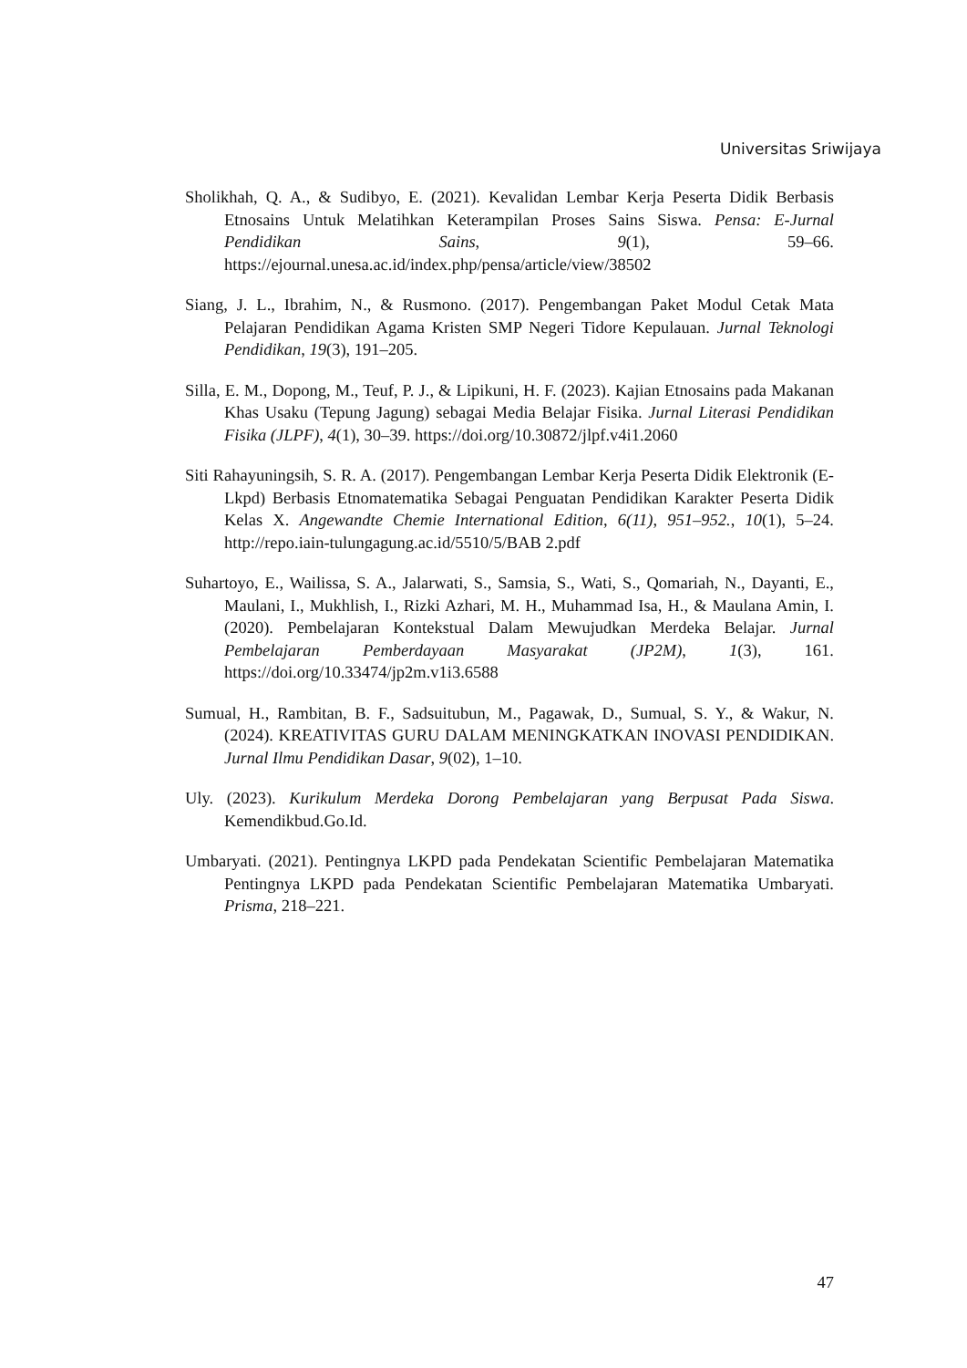Universitas Sriwijaya
Sholikhah, Q. A., & Sudibyo, E. (2021). Kevalidan Lembar Kerja Peserta Didik Berbasis Etnosains Untuk Melatihkan Keterampilan Proses Sains Siswa. Pensa: E-Jurnal Pendidikan Sains, 9(1), 59–66. https://ejournal.unesa.ac.id/index.php/pensa/article/view/38502
Siang, J. L., Ibrahim, N., & Rusmono. (2017). Pengembangan Paket Modul Cetak Mata Pelajaran Pendidikan Agama Kristen SMP Negeri Tidore Kepulauan. Jurnal Teknologi Pendidikan, 19(3), 191–205.
Silla, E. M., Dopong, M., Teuf, P. J., & Lipikuni, H. F. (2023). Kajian Etnosains pada Makanan Khas Usaku (Tepung Jagung) sebagai Media Belajar Fisika. Jurnal Literasi Pendidikan Fisika (JLPF), 4(1), 30–39. https://doi.org/10.30872/jlpf.v4i1.2060
Siti Rahayuningsih, S. R. A. (2017). Pengembangan Lembar Kerja Peserta Didik Elektronik (E-Lkpd) Berbasis Etnomatematika Sebagai Penguatan Pendidikan Karakter Peserta Didik Kelas X. Angewandte Chemie International Edition, 6(11), 951–952., 10(1), 5–24. http://repo.iain-tulungagung.ac.id/5510/5/BAB 2.pdf
Suhartoyo, E., Wailissa, S. A., Jalarwati, S., Samsia, S., Wati, S., Qomariah, N., Dayanti, E., Maulani, I., Mukhlish, I., Rizki Azhari, M. H., Muhammad Isa, H., & Maulana Amin, I. (2020). Pembelajaran Kontekstual Dalam Mewujudkan Merdeka Belajar. Jurnal Pembelajaran Pemberdayaan Masyarakat (JP2M), 1(3), 161. https://doi.org/10.33474/jp2m.v1i3.6588
Sumual, H., Rambitan, B. F., Sadsuitubun, M., Pagawak, D., Sumual, S. Y., & Wakur, N. (2024). KREATIVITAS GURU DALAM MENINGKATKAN INOVASI PENDIDIKAN. Jurnal Ilmu Pendidikan Dasar, 9(02), 1–10.
Uly. (2023). Kurikulum Merdeka Dorong Pembelajaran yang Berpusat Pada Siswa. Kemendikbud.Go.Id.
Umbaryati. (2021). Pentingnya LKPD pada Pendekatan Scientific Pembelajaran Matematika Pentingnya LKPD pada Pendekatan Scientific Pembelajaran Matematika Umbaryati. Prisma, 218–221.
47